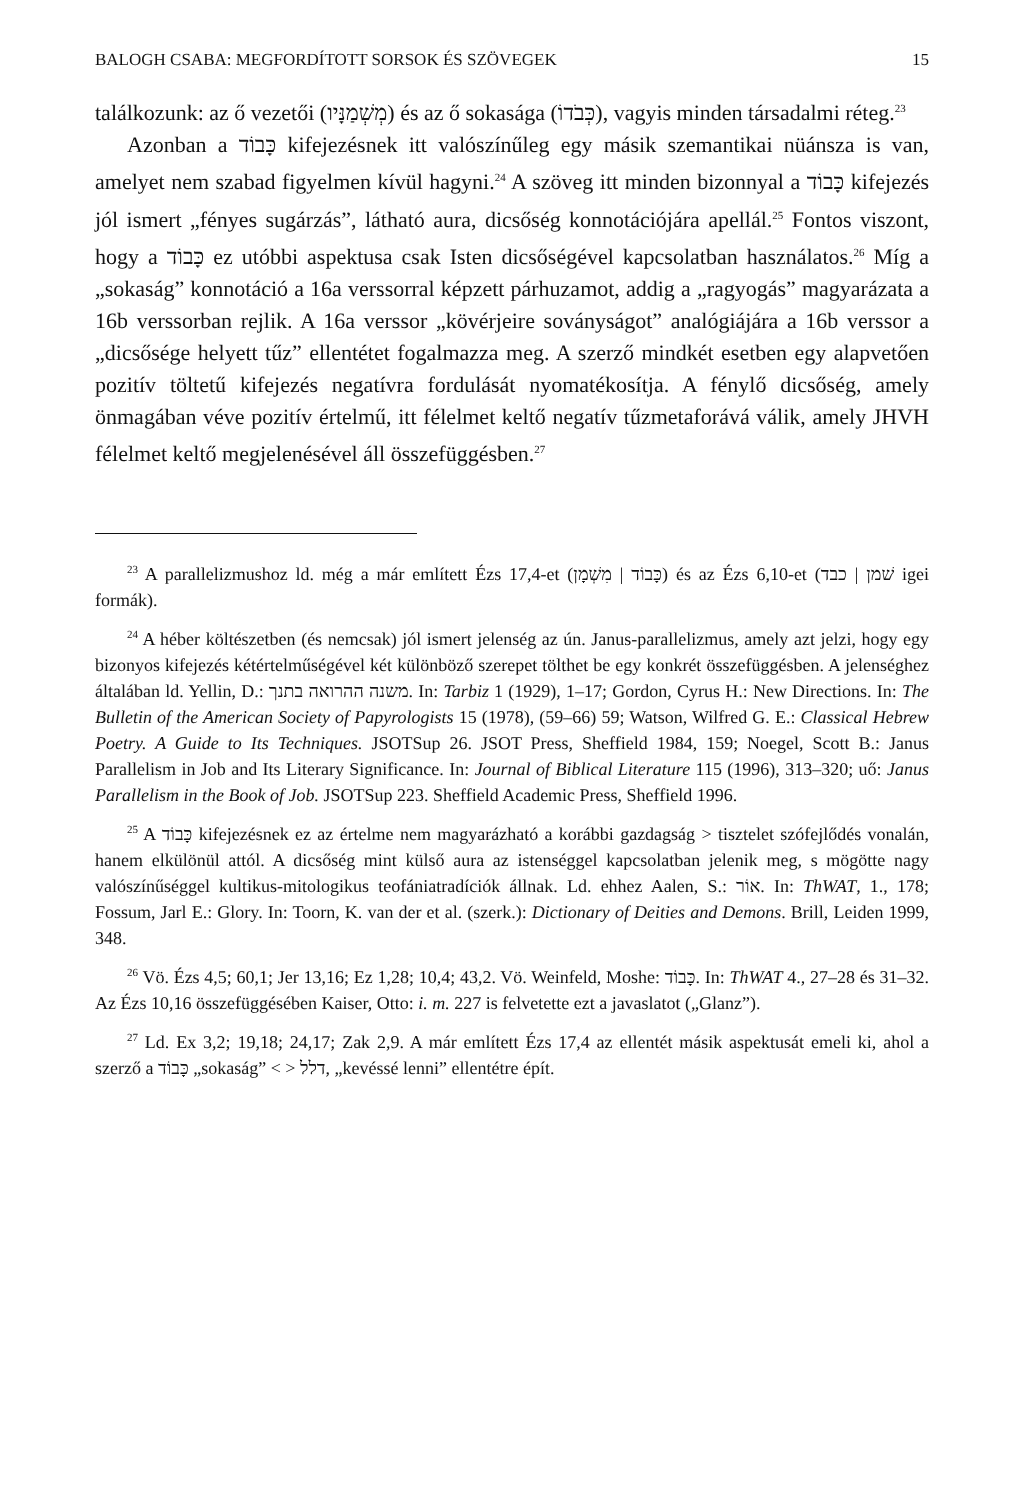BALOGH CSABA: MEGFORDÍTOTT SORSOK ÉS SZÖVEGEK 15
találkozunk: az ő vezetői (מְשְׁמַנָּיו) és az ő sokasága (כְּבֹדוֹ), vagyis minden társadalmi réteg.<sup>23</sup>
Azonban a כָּבוֹד kifejezésnek itt valószínűleg egy másik szemantikai nüánsza is van, amelyet nem szabad figyelmen kívül hagyni.<sup>24</sup> A szöveg itt minden bizonnyal a כָּבוֹד kifejezés jól ismert „fényes sugárzás”, látható aura, dicsőség konnotációjára apellál.<sup>25</sup> Fontos viszont, hogy a כָּבוֹד ez utóbbi aspektusa csak Isten dicsőségével kapcsolatban használatos.<sup>26</sup> Míg a „sokaság” konnotáció a 16a verssorral képzett párhuzamot, addig a „ragyogás” magyarázata a 16b verssorban rejlik. A 16a verssor „kövérjeire soványságot” analógiájára a 16b verssor a „dicsősége helyett tűz” ellentétet fogalmazza meg. A szerző mindkét esetben egy alapvetően pozitív töltetű kifejezés negatívra fordulását nyomatékosítja. A fénylő dicsőség, amely önmagában véve pozitív értelmű, itt félelmet keltő negatív tűzmetaforává válik, amely JHVH félelmet keltő megjelenésével áll összefüggésben.<sup>27</sup>
<sup>23</sup> A parallelizmushoz ld. még a már említett Ézs 17,4-et (כָּבוֹד | מִשְׁמָן) és az Ézs 6,10-et (שׁמן | כבד igei formák).
<sup>24</sup> A héber költészetben (és nemcsak) jól ismert jelenség az ún. Janus-parallelizmus, amely azt jelzi, hogy egy bizonyos kifejezés kétértelműségével két különböző szerepet tölthet be egy konkrét összefüggésben. A jelenséghez általában ld. Yellin, D.: משנה ההרואה בתנך. In: Tarbiz 1 (1929), 1–17; Gordon, Cyrus H.: New Directions. In: The Bulletin of the American Society of Papyrologists 15 (1978), (59–66) 59; Watson, Wilfred G. E.: Classical Hebrew Poetry. A Guide to Its Techniques. JSOTSup 26. JSOT Press, Sheffield 1984, 159; Noegel, Scott B.: Janus Parallelism in Job and Its Literary Significance. In: Journal of Biblical Literature 115 (1996), 313–320; uő: Janus Parallelism in the Book of Job. JSOTSup 223. Sheffield Academic Press, Sheffield 1996.
<sup>25</sup> A כָּבוֹד kifejezésnek ez az értelme nem magyarázható a korábbi gazdagság > tisztelet szófejlődés vonalán, hanem elkülönül attól. A dicsőség mint külső aura az istenséggel kapcsolatban jelenik meg, s mögötte nagy valószínűséggel kultikus-mitologikus teofániatradíciók állnak. Ld. ehhez Aalen, S.: אוֹר. In: ThWAT, 1., 178; Fossum, Jarl E.: Glory. In: Toorn, K. van der et al. (szerk.): Dictionary of Deities and Demons. Brill, Leiden 1999, 348.
<sup>26</sup> Vö. Ézs 4,5; 60,1; Jer 13,16; Ez 1,28; 10,4; 43,2. Vö. Weinfeld, Moshe: כָּבוֹד. In: ThWAT 4., 27–28 és 31–32. Az Ézs 10,16 összefüggésében Kaiser, Otto: i. m. 227 is felvetette ezt a javaslatot („Glanz”).
<sup>27</sup> Ld. Ex 3,2; 19,18; 24,17; Zak 2,9. A már említett Ézs 17,4 az ellentét másik aspektusát emeli ki, ahol a szerző a כָּבוֹד „sokaság” < > דלל, „kevéssé lenni” ellentétre épít.